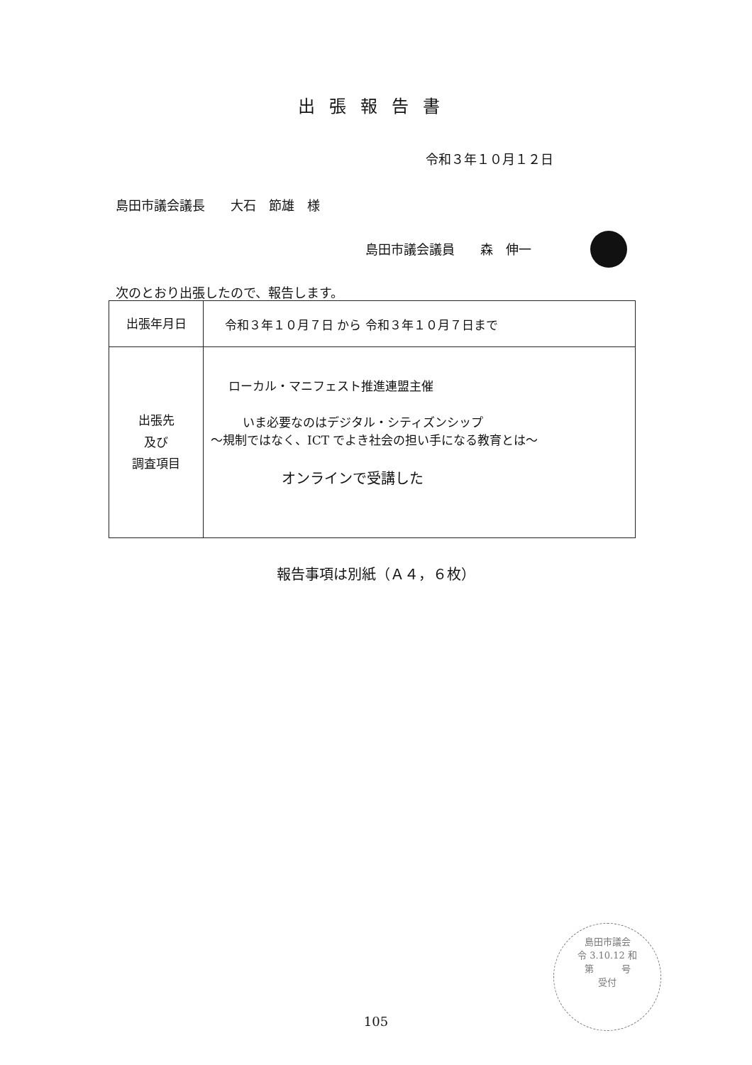出張報告書
令和３年１０月１２日
島田市議会議長　　大石　節雄　様
島田市議会議員　　森　伸一
次のとおり出張したので、報告します。
| 出張年月日 | 令和３年１０月７日 から 令和３年１０月７日まで |
| 出張先 及び 調査項目 | ローカル・マニフェスト推進連盟主催 いま必要なのはデジタル・シティズンシップ ～規制ではなく、ICT でよき社会の担い手になる教育とは～ オンラインで受講した |
報告事項は別紙（Ａ４，６枚）
島田市議会
令 3.10.12 和
第　　　号
受付
105